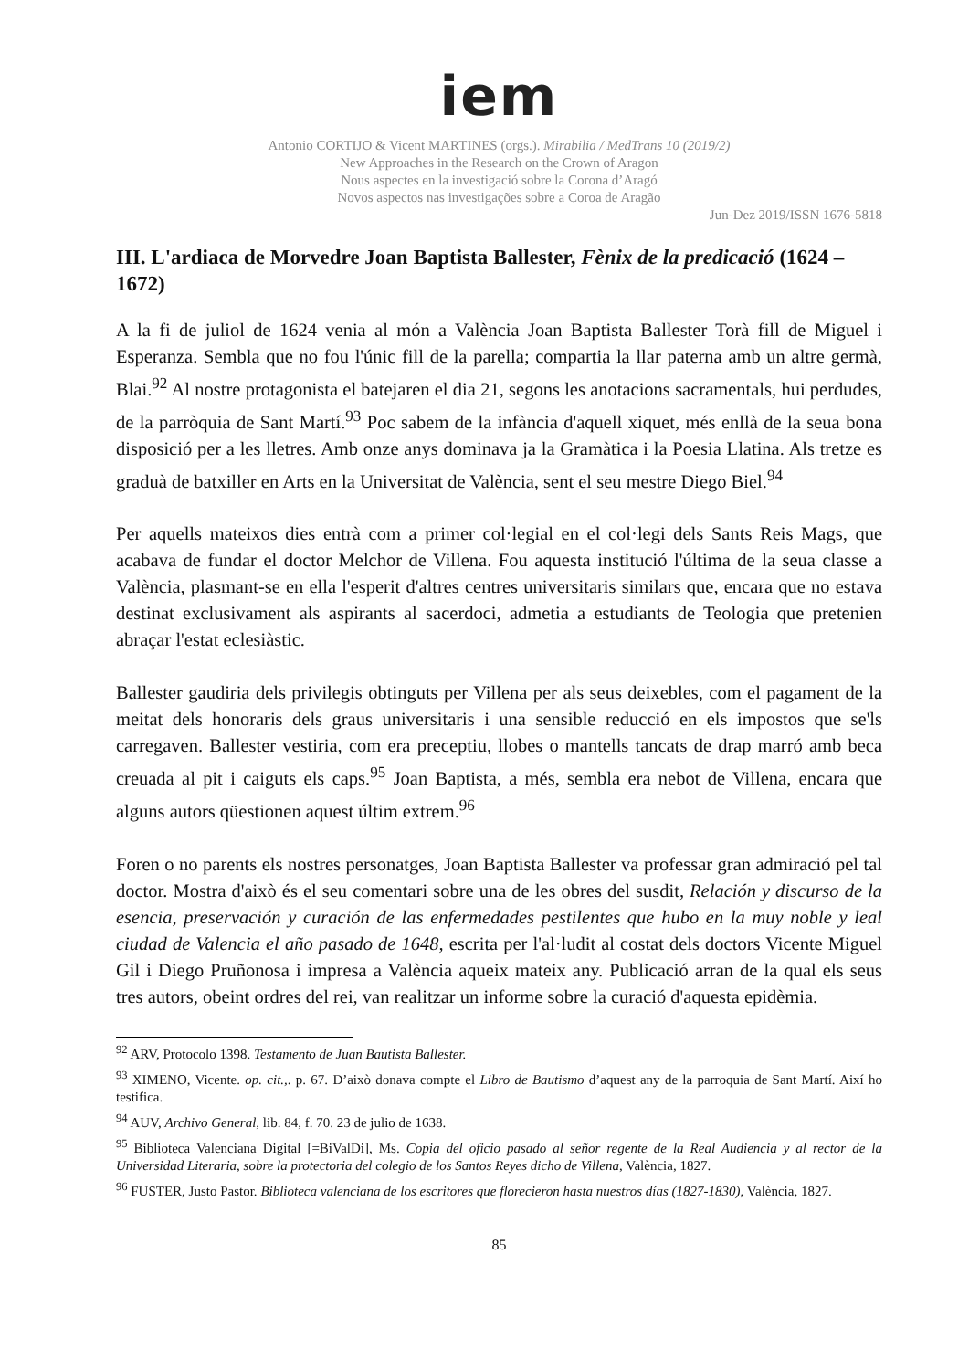iem
Antonio CORTIJO & Vicent MARTINES (orgs.). Mirabilia / MedTrans 10 (2019/2)
New Approaches in the Research on the Crown of Aragon
Nous aspectes en la investigació sobre la Corona d’Aragó
Novos aspectos nas investigações sobre a Coroa de Aragão
Jun-Dez 2019/ISSN 1676-5818
III. L'ardiaca de Morvedre Joan Baptista Ballester, Fènix de la predicació (1624 – 1672)
A la fi de juliol de 1624 venia al món a València Joan Baptista Ballester Torà fill de Miguel i Esperanza. Sembla que no fou l'únic fill de la parella; compartia la llar paterna amb un altre germà, Blai.<sup>92</sup> Al nostre protagonista el batejaren el dia 21, segons les anotacions sacramentals, hui perdudes, de la parròquia de Sant Martí.<sup>93</sup> Poc sabem de la infància d'aquell xiquet, més enllà de la seua bona disposició per a les lletres. Amb onze anys dominava ja la Gramàtica i la Poesia Llatina. Als tretze es graduà de batxiller en Arts en la Universitat de València, sent el seu mestre Diego Biel.<sup>94</sup>
Per aquells mateixos dies entrà com a primer col·legial en el col·legi dels Sants Reis Mags, que acabava de fundar el doctor Melchor de Villena. Fou aquesta institució l'última de la seua classe a València, plasmant-se en ella l'esperit d'altres centres universitaris similars que, encara que no estava destinat exclusivament als aspirants al sacerdoci, admetia a estudiants de Teologia que pretenien abraçar l'estat eclesiàstic.
Ballester gaudiria dels privilegis obtinguts per Villena per als seus deixebles, com el pagament de la meitat dels honoraris dels graus universitaris i una sensible reducció en els impostos que se'ls carregaven. Ballester vestiria, com era preceptiu, llobes o mantells tancats de drap marró amb beca creuada al pit i caiguts els caps.<sup>95</sup> Joan Baptista, a més, sembla era nebot de Villena, encara que alguns autors qüestionen aquest últim extrem.<sup>96</sup>
Foren o no parents els nostres personatges, Joan Baptista Ballester va professar gran admiració pel tal doctor. Mostra d'això és el seu comentari sobre una de les obres del susdit, Relación y discurso de la esencia, preservación y curación de las enfermedades pestilentes que hubo en la muy noble y leal ciudad de Valencia el año pasado de 1648, escrita per l'al·ludit al costat dels doctors Vicente Miguel Gil i Diego Pruñonosa i impresa a València aqueix mateix any. Publicació arran de la qual els seus tres autors, obeint ordres del rei, van realitzar un informe sobre la curació d'aquesta epidèmia.
<sup>92</sup> ARV, Protocolo 1398. Testamento de Juan Bautista Ballester.
<sup>93</sup> XIMENO, Vicente. op. cit.,. p. 67. D’això donava compte el Libro de Bautismo d’aquest any de la parroquia de Sant Martí. Així ho testifica.
<sup>94</sup> AUV, Archivo General, lib. 84, f. 70. 23 de julio de 1638.
<sup>95</sup> Biblioteca Valenciana Digital [=BiValDi], Ms. Copia del oficio pasado al señor regente de la Real Audiencia y al rector de la Universidad Literaria, sobre la protectoria del colegio de los Santos Reyes dicho de Villena, València, 1827.
<sup>96</sup> FUSTER, Justo Pastor. Biblioteca valenciana de los escritores que florecieron hasta nuestros días (1827-1830), València, 1827.
85